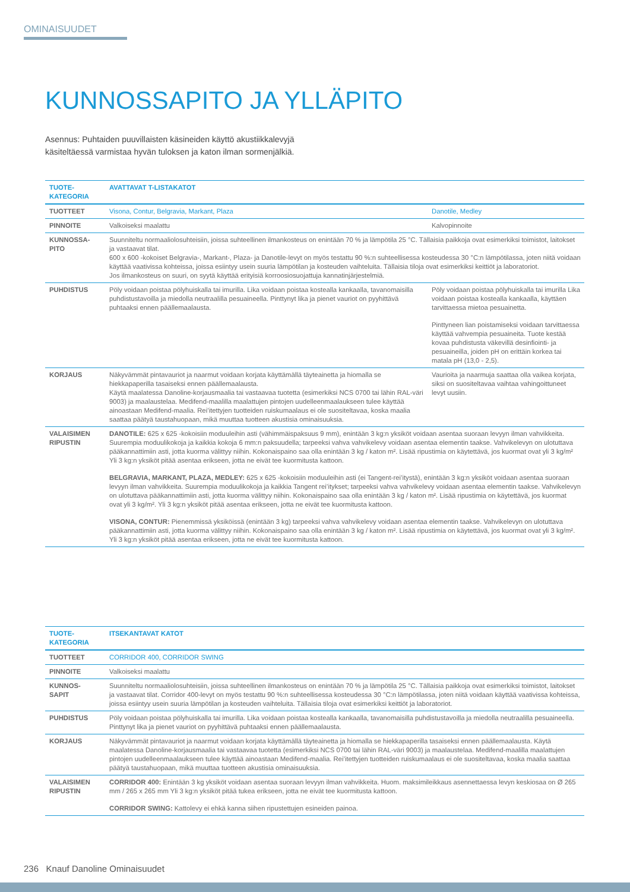OMINAISUUDET
KUNNOSSAPITO JA YLLÄPITO
Asennus: Puhtaiden puuvillaisten käsineiden käyttö akustiikkalevyjä käsiteltäessä varmistaa hyvän tuloksen ja katon ilman sormenjälkiä.
| TUOTE- KATEGORIA | AVATTAVAT T-LISTAKATOT | |
| TUOTTEET | Visona, Contur, Belgravia, Markant, Plaza | Danotile, Medley |
| PINNOITE | Valkoiseksi maalattu | Kalvopinnoite |
| KUNNOSSA- PITO | Suunniteltu normaaliolosuhteisiin, joissa suhteellinen ilmankosteus on enintään 70 % ja lämpötila 25 °C. Tällaisia paikkoja ovat esimerkiksi toimistot, laitokset ja vastaavat tilat. 600 x 600 -kokoiset Belgravia-, Markant-, Plaza- ja Danotile-levyt on myös testattu 90 %:n suhteellisessa kosteudessa 30 °C:n lämpötilassa, joten niitä voidaan käyttää vaativissa kohteissa, joissa esiintyy usein suuria lämpötilan ja kosteuden vaihteluita. Tällaisia tiloja ovat esimerkiksi keittiöt ja laboratoriot. Jos ilmankosteus on suuri, on syytä käyttää erityisiä korroosiosuojattuja kannatinjärjestelmiä. | |
| PUHDISTUS | Pöly voidaan poistaa pölyhuiskalla tai imurilla. Lika voidaan poistaa kostealla kankaalla, tavanomaisilla puhdistustavoilla ja miedolla neutraalilla pesuaineella. Pinttynyt lika ja pienet vauriot on pyyhittävä puhtaaksi ennen päällemaalausta. | Pöly voidaan poistaa pölyhuiskalla tai imurilla Lika voidaan poistaa kostealla kankaalla, käyttäen tarvittaessa mietoa pesuainetta. Pinttyneen lian poistamiseksi voidaan tarvittaessa käyttää vahvempia pesuaineita. Tuote kestää kovaa puhdistusta väkevillä desinfiointi- ja pesuaineilla, joiden pH on erittäin korkea tai matala pH (13,0 - 2,5). |
| KORJAUS | Näkyvämmät pintavauriot ja naarmut voidaan korjata käyttämällä täyteainetta ja hiomalla se hiekkapaperilla tasaiseksi ennen päällemaalausta. Käytä maalatessa Danoline-korjausmaalia tai vastaavaa tuotetta (esimerkiksi NCS 0700 tai lähin RAL-väri 9003) ja maalaustelaa. Medifend-maalilla maalattujen pintojen uudelleenmaalaukseen tulee käyttää ainoastaan Medifend-maalia. Rei’itettyjen tuotteiden ruiskumaalaus ei ole suositeltavaa, koska maalia saattaa päätyä taustahuopaan, mikä muuttaa tuotteen akustisia ominaisuuksia. | Vaurioita ja naarmuja saattaa olla vaikea korjata, siksi on suositeltavaa vaihtaa vahingoittuneet levyt uusiin. |
| VALAISIMEN RIPUSTIN | DANOTILE: 625 x 625 -kokoisiin moduuleihin asti (vähimmäispaksuus 9 mm), enintään 3 kg:n yksiköt voidaan asentaa suoraan levyyn ilman vahvikkeita. Suurempia moduulikokoja ja kaikkia kokoja 6 mm:n paksuudella; tarpeeksi vahva vahvikelevy voidaan asentaa elementin taakse. Vahvikelevyn on ulotuttava pääkannattimiin asti, jotta kuorma välittyy niihin. Kokonaispaino saa olla enintään 3 kg / katon m². Lisää ripustimia on käytettävä, jos kuormat ovat yli 3 kg/m² Yli 3 kg:n yksiköt pitää asentaa erikseen, jotta ne eivät tee kuormitusta kattoon. BELGRAVIA, MARKANT, PLAZA, MEDLEY: 625 x 625 -kokoisiin moduuleihin asti (ei Tangent-rei’itystä), enintään 3 kg:n yksiköt voidaan asentaa suoraan levyyn ilman vahvikkeita. Suurempia moduulikokoja ja kaikkia Tangent rei’itykset; tarpeeksi vahva vahvikelevy voidaan asentaa elementin taakse. Vahvikelevyn on ulotuttava pääkannattimiin asti, jotta kuorma välittyy niihin. Kokonaispaino saa olla enintään 3 kg / katon m². Lisää ripustimia on käytettävä, jos kuormat ovat yli 3 kg/m². Yli 3 kg:n yksiköt pitää asentaa erikseen, jotta ne eivät tee kuormitusta kattoon. VISONA, CONTUR: Pienemmissä yksiköissä (enintään 3 kg) tarpeeksi vahva vahvikelevy voidaan asentaa elementin taakse. Vahvikelevyn on ulotuttava pääkannattimiin asti, jotta kuorma välittyy niihin. Kokonaispaino saa olla enintään 3 kg / katon m². Lisää ripustimia on käytettävä, jos kuormat ovat yli 3 kg/m². Yli 3 kg:n yksiköt pitää asentaa erikseen, jotta ne eivät tee kuormitusta kattoon. | |
| TUOTE- KATEGORIA | ITSEKANTAVAT KATOT |
| TUOTTEET | CORRIDOR 400, CORRIDOR SWING |
| PINNOITE | Valkoiseksi maalattu |
| KUNNOS- SAPIT | Suunniteltu normaaliolosuhteisiin, joissa suhteellinen ilmankosteus on enintään 70 % ja lämpötila 25 °C. Tällaisia paikkoja ovat esimerkiksi toimistot, laitokset ja vastaavat tilat. Corridor 400-levyt on myös testattu 90 %:n suhteellisessa kosteudessa 30 °C:n lämpötilassa, joten niitä voidaan käyttää vaativissa kohteissa, joissa esiintyy usein suuria lämpötilan ja kosteuden vaihteluita. Tällaisia tiloja ovat esimerkiksi keittiöt ja laboratoriot. |
| PUHDISTUS | Pöly voidaan poistaa pölyhuiskalla tai imurilla. Lika voidaan poistaa kostealla kankaalla, tavanomaisilla puhdistustavoilla ja miedolla neutraalilla pesuaineella. Pinttynyt lika ja pienet vauriot on pyyhittävä puhtaaksi ennen päällemaalausta. |
| KORJAUS | Näkyvämmät pintavauriot ja naarmut voidaan korjata käyttämällä täyteainetta ja hiomalla se hiekkapaperilla tasaiseksi ennen päällemaalausta. Käytä maalatessa Danoline-korjausmaalia tai vastaavaa tuotetta (esimerkiksi NCS 0700 tai lähin RAL-väri 9003) ja maalaustelaa. Medifend-maalilla maalattujen pintojen uudelleenmaalaukseen tulee käyttää ainoastaan Medifend-maalia. Rei’itettyjen tuotteiden ruiskumaalaus ei ole suositeltavaa, koska maalia saattaa päätyä taustahuopaan, mikä muuttaa tuotteen akustisia ominaisuuksia. |
| VALAISIMEN RIPUSTIN | CORRIDOR 400: Enintään 3 kg yksiköt voidaan asentaa suoraan levyyn ilman vahvikkeita. Huom. maksimileikkaus asennettaessa levyn keskiosaa on Ø 265 mm / 265 x 265 mm Yli 3 kg:n yksiköt pitää tukea erikseen, jotta ne eivät tee kuormitusta kattoon. CORRIDOR SWING: Kattolevy ei ehkä kanna siihen ripustettujen esineiden painoa. |
236 Knauf Danoline Ominaisuudet